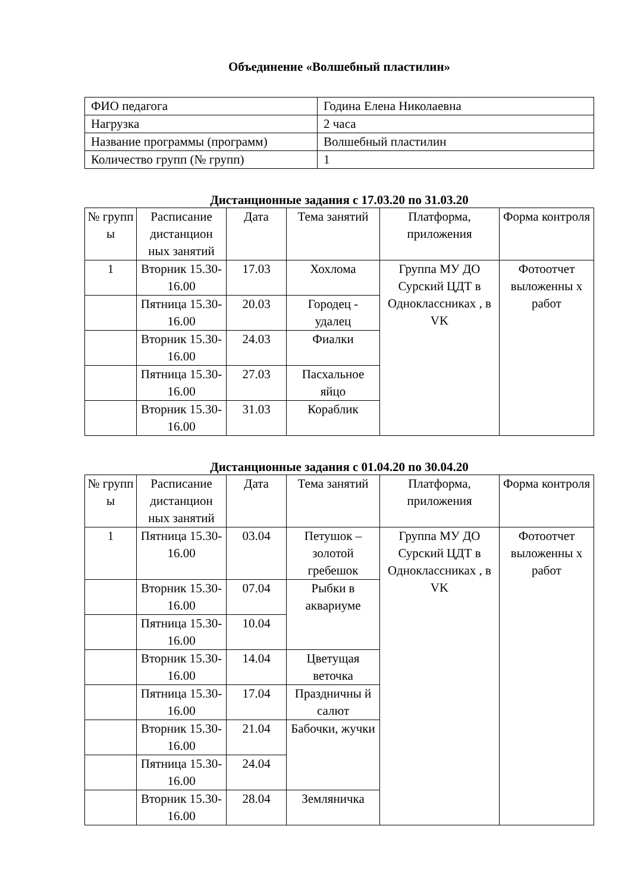Объединение «Волшебный пластилин»
| ФИО педагога | Година Елена Николаевна |
| Нагрузка | 2 часа |
| Название программы (программ) | Волшебный пластилин |
| Количество групп (№ групп) | 1 |
Дистанционные задания с 17.03.20 по 31.03.20
| № групп ы | Расписание дистанцион ных занятий | Дата | Тема занятий | Платформа, приложения | Форма контроля |
| --- | --- | --- | --- | --- | --- |
| 1 | Вторник 15.30-16.00 | 17.03 | Хохлома | Группа МУ ДО Сурский ЦДТ в Одноклассниках , в VK | Фотоотчет выложенны х работ |
| | Пятница 15.30-16.00 | 20.03 | Городец - удалец | | |
| | Вторник 15.30-16.00 | 24.03 | Фиалки | | |
| | Пятница 15.30-16.00 | 27.03 | Пасхальное яйцо | | |
| | Вторник 15.30-16.00 | 31.03 | Кораблик | | |
Дистанционные задания с 01.04.20 по 30.04.20
| № групп ы | Расписание дистанцион ных занятий | Дата | Тема занятий | Платформа, приложения | Форма контроля |
| --- | --- | --- | --- | --- | --- |
| 1 | Пятница 15.30-16.00 | 03.04 | Петушок – золотой гребешок | Группа МУ ДО Сурский ЦДТ в Одноклассниках , в VK | Фотоотчет выложенны х работ |
| | Вторник 15.30-16.00 | 07.04 | Рыбки в аквариуме | | |
| | Пятница 15.30-16.00 | 10.04 | | | |
| | Вторник 15.30-16.00 | 14.04 | Цветущая веточка | | |
| | Пятница 15.30-16.00 | 17.04 | Праздничны й салют | | |
| | Вторник 15.30-16.00 | 21.04 | Бабочки, жучки | | |
| | Пятница 15.30-16.00 | 24.04 | | | |
| | Вторник 15.30-16.00 | 28.04 | Земляничка | | |